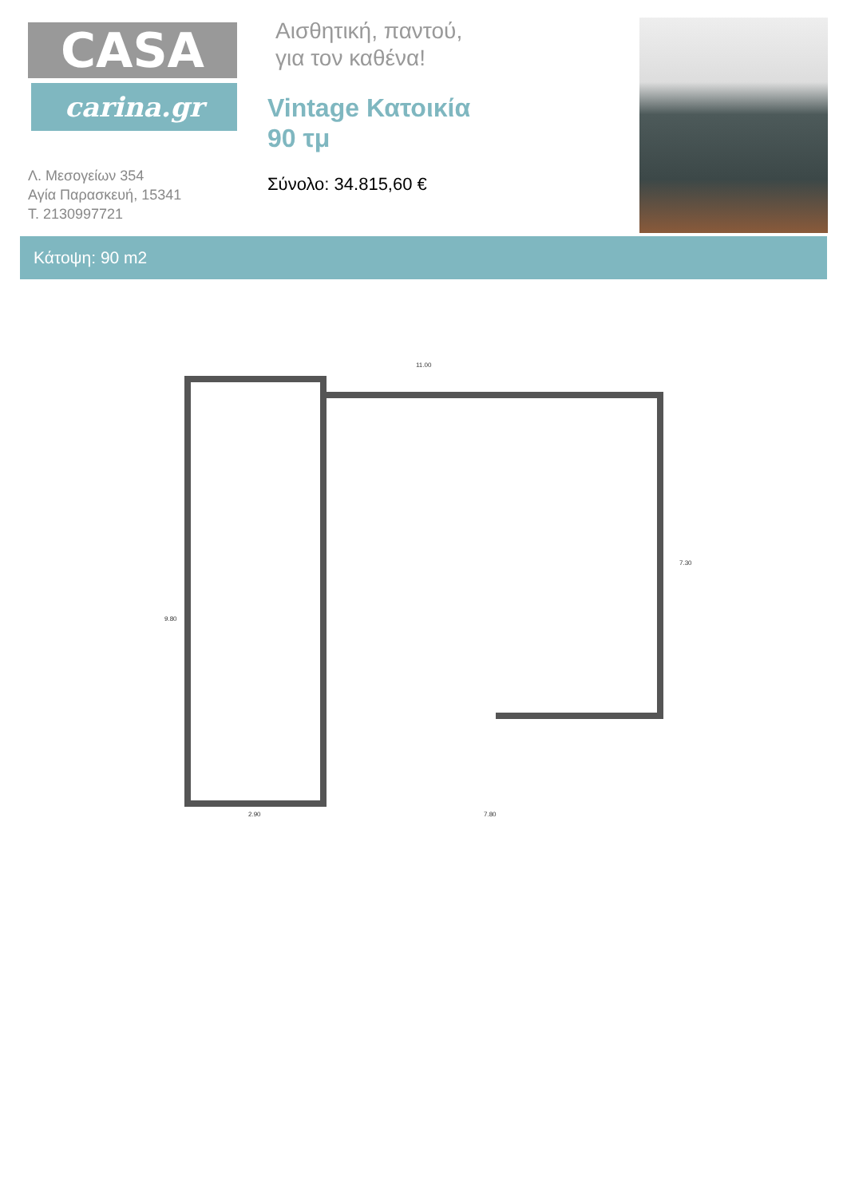CASA
carina.gr
Λ. Μεσογείων 354
Αγία Παρασκευή, 15341
Τ. 2130997721
Αισθητική, παντού,
για τον καθένα!
Vintage Κατοικία
90 τμ
Σύνολο: 34.815,60 €
Κάτοψη: 90 m2
11.00
9.80
7.30
2.90 7.80